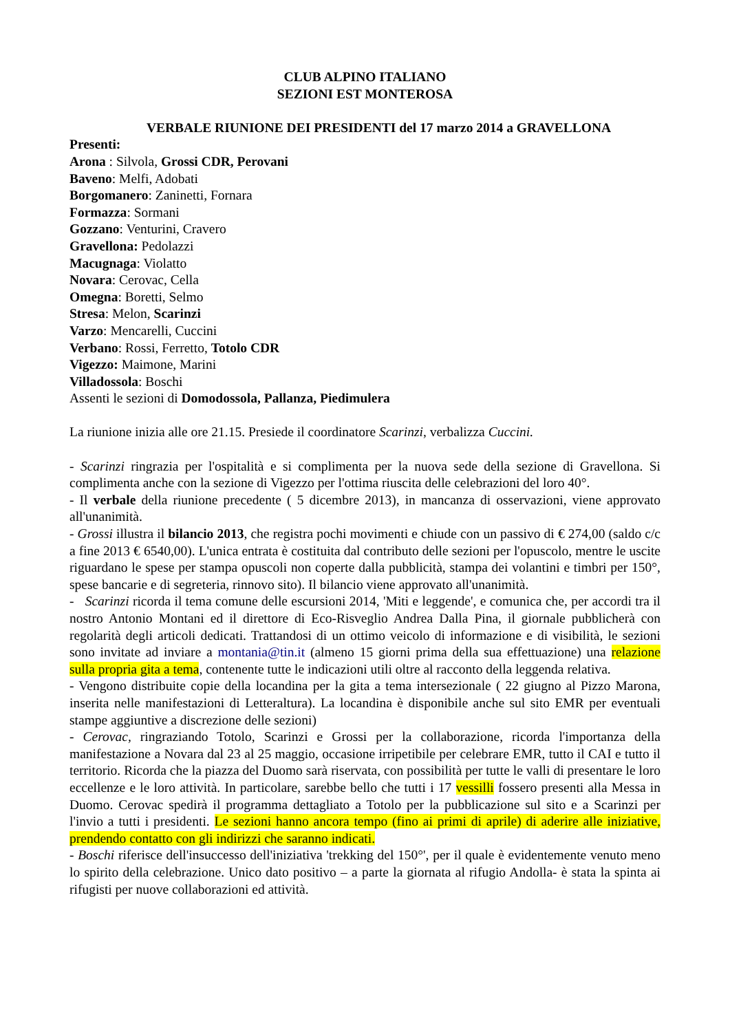CLUB ALPINO ITALIANO
SEZIONI EST MONTEROSA
VERBALE RIUNIONE DEI PRESIDENTI del 17 marzo 2014 a GRAVELLONA
Presenti:
Arona : Silvola, Grossi CDR, Perovani
Baveno: Melfi, Adobati
Borgomanero: Zaninetti, Fornara
Formazza: Sormani
Gozzano: Venturini, Cravero
Gravellona: Pedolazzi
Macugnaga: Violatto
Novara: Cerovac, Cella
Omegna: Boretti, Selmo
Stresa: Melon, Scarinzi
Varzo: Mencarelli, Cuccini
Verbano: Rossi, Ferretto, Totolo CDR
Vigezzo: Maimone, Marini
Villadossola: Boschi
Assenti le sezioni di Domodossola, Pallanza, Piedimulera
La riunione inizia alle ore 21.15. Presiede il coordinatore Scarinzi, verbalizza Cuccini.
- Scarinzi ringrazia per l'ospitalità e si complimenta per la nuova sede della sezione di Gravellona. Si complimenta anche con la sezione di Vigezzo per l'ottima riuscita delle celebrazioni del loro 40°.
- Il verbale della riunione precedente ( 5 dicembre 2013), in mancanza di osservazioni, viene approvato all'unanimità.
- Grossi illustra il bilancio 2013, che registra pochi movimenti e chiude con un passivo di € 274,00 (saldo c/c a fine 2013 € 6540,00). L'unica entrata è costituita dal contributo delle sezioni per l'opuscolo, mentre le uscite riguardano le spese per stampa opuscoli non coperte dalla pubblicità, stampa dei volantini e timbri per 150°, spese bancarie e di segreteria, rinnovo sito). Il bilancio viene approvato all'unanimità.
- Scarinzi ricorda il tema comune delle escursioni 2014, 'Miti e leggende', e comunica che, per accordi tra il nostro Antonio Montani ed il direttore di Eco-Risveglio Andrea Dalla Pina, il giornale pubblicherà con regolarità degli articoli dedicati. Trattandosi di un ottimo veicolo di informazione e di visibilità, le sezioni sono invitate ad inviare a montania@tin.it (almeno 15 giorni prima della sua effettuazione) una relazione sulla propria gita a tema, contenente tutte le indicazioni utili oltre al racconto della leggenda relativa.
- Vengono distribuite copie della locandina per la gita a tema intersezionale ( 22 giugno al Pizzo Marona, inserita nelle manifestazioni di Letteraltura). La locandina è disponibile anche sul sito EMR per eventuali stampe aggiuntive a discrezione delle sezioni)
- Cerovac, ringraziando Totolo, Scarinzi e Grossi per la collaborazione, ricorda l'importanza della manifestazione a Novara dal 23 al 25 maggio, occasione irripetibile per celebrare EMR, tutto il CAI e tutto il territorio. Ricorda che la piazza del Duomo sarà riservata, con possibilità per tutte le valli di presentare le loro eccellenze e le loro attività. In particolare, sarebbe bello che tutti i 17 vessilli fossero presenti alla Messa in Duomo. Cerovac spedirà il programma dettagliato a Totolo per la pubblicazione sul sito e a Scarinzi per l'invio a tutti i presidenti. Le sezioni hanno ancora tempo (fino ai primi di aprile) di aderire alle iniziative, prendendo contatto con gli indirizzi che saranno indicati.
- Boschi riferisce dell'insuccesso dell'iniziativa 'trekking del 150°', per il quale è evidentemente venuto meno lo spirito della celebrazione. Unico dato positivo – a parte la giornata al rifugio Andolla- è stata la spinta ai rifugisti per nuove collaborazioni ed attività.